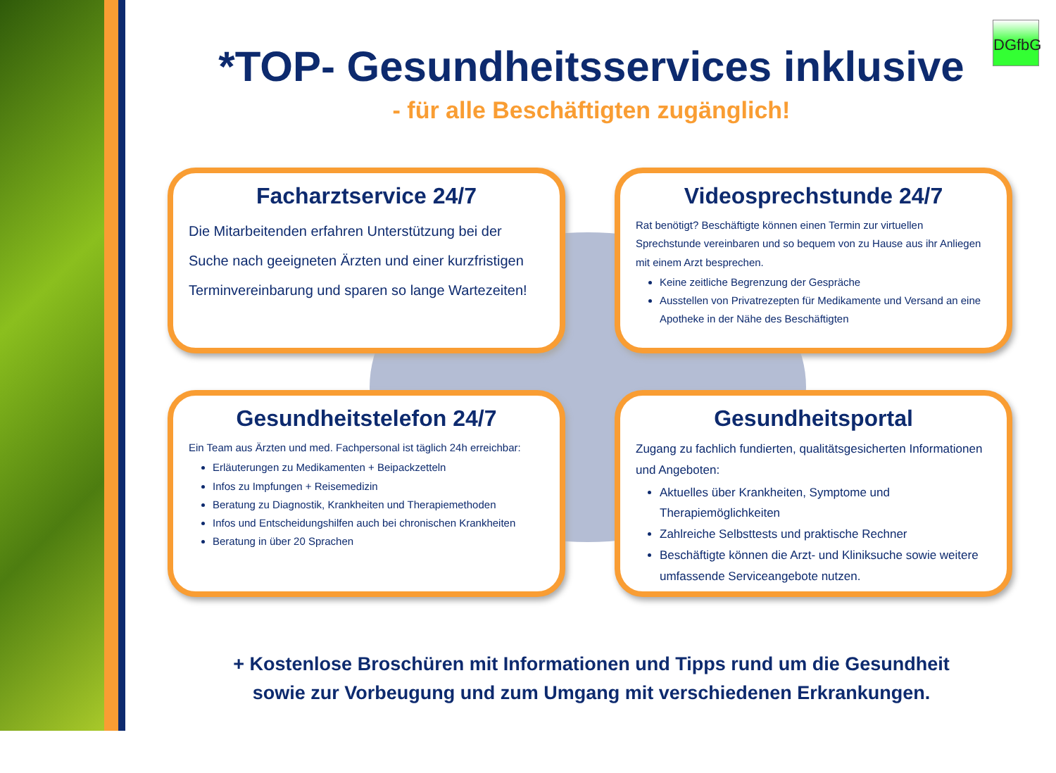DGfbG
*TOP- Gesundheitsservices inklusive
- für alle Beschäftigten zugänglich!
Facharztservice 24/7
Die Mitarbeitenden erfahren Unterstützung bei der Suche nach geeigneten Ärzten und einer kurzfristigen Terminvereinbarung und sparen so lange Wartezeiten!
Videosprechstunde 24/7
Rat benötigt? Beschäftigte können einen Termin zur virtuellen Sprechstunde vereinbaren und so bequem von zu Hause aus ihr Anliegen mit einem Arzt besprechen.
Keine zeitliche Begrenzung der Gespräche
Ausstellen von Privatrezepten für Medikamente und Versand an eine Apotheke in der Nähe des Beschäftigten
Gesundheitstelefon 24/7
Ein Team aus Ärzten und med. Fachpersonal ist täglich 24h erreichbar:
Erläuterungen zu Medikamenten + Beipackzetteln
Infos zu Impfungen + Reisemedizin
Beratung zu Diagnostik, Krankheiten und Therapiemethoden
Infos und Entscheidungshilfen auch bei chronischen Krankheiten
Beratung in über 20 Sprachen
Gesundheitsportal
Zugang zu fachlich fundierten, qualitätsgesicherten Informationen und Angeboten:
Aktuelles über Krankheiten, Symptome und Therapiemöglichkeiten
Zahlreiche Selbsttests und praktische Rechner
Beschäftigte können die Arzt- und Kliniksuche sowie weitere umfassende Serviceangebote nutzen.
+ Kostenlose Broschüren mit Informationen und Tipps rund um die Gesundheit
sowie zur Vorbeugung und zum Umgang mit verschiedenen Erkrankungen.